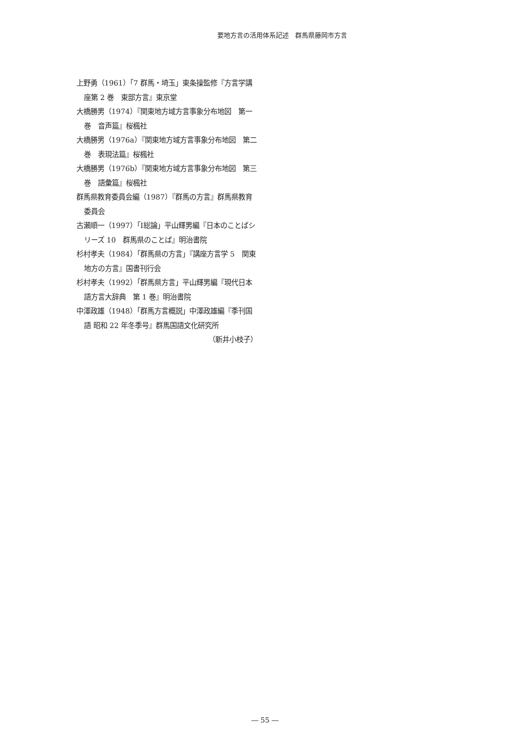要地方言の活用体系記述　群馬県藤岡市方言
上野勇（1961）「7 群馬・埼玉」東条操監修『方言学講座第 2 巻　東部方言』東京堂
大橋勝男（1974）『関東地方域方言事象分布地図　第一巻　音声篇』桜楓社
大橋勝男（1976a）『関東地方域方言事象分布地図　第二巻　表現法篇』桜楓社
大橋勝男（1976b）『関東地方域方言事象分布地図　第三巻　語彙篇』桜楓社
群馬県教育委員会編（1987）『群馬の方言』群馬県教育委員会
古瀬順一（1997）「Ⅰ総論」平山輝男編『日本のことばシリーズ 10　群馬県のことば』明治書院
杉村孝夫（1984）「群馬県の方言」『講座方言学 5　関東地方の方言』国書刊行会
杉村孝夫（1992）「群馬県方言」平山輝男編『現代日本語方言大辞典　第 1 巻』明治書院
中澤政雄（1948）「群馬方言概説」中澤政雄編『季刊国語 昭和 22 年冬季号』群馬国語文化研究所
（新井小枝子）
― 55 ―